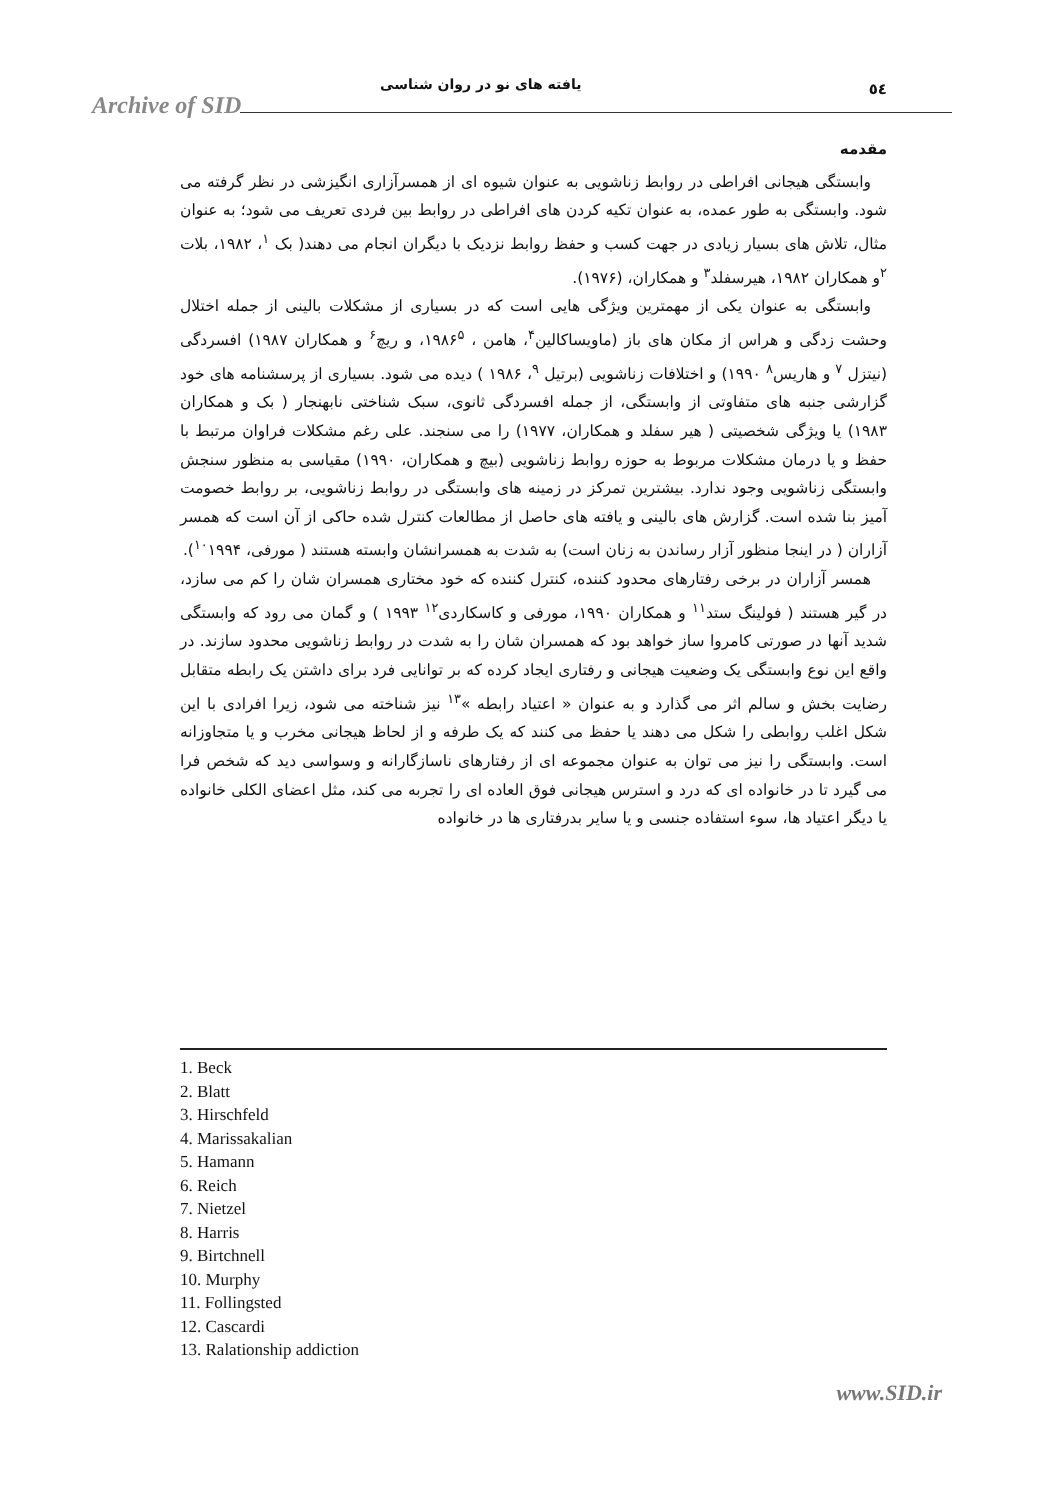Archive of SID
یافته های نو در روان شناسی ٥٤
مقدمه
وابستگی هیجانی افراطی در روابط زناشویی به عنوان شیوه ای از همسرآزاری انگیزشی در نظر گرفته می شود. وابستگی به طور عمده، به عنوان تکیه کردن های افراطی در روابط بین فردی تعریف می شود؛ به عنوان مثال، تلاش های بسیار زیادی در جهت کسب و حفظ روابط نزدیک با دیگران انجام می دهند( بک <sup>۱</sup>، ۱۹۸۲، بلات <sup>۲</sup>و همکاران ۱۹۸۲، هیرسفلد<sup>۳</sup> و همکاران، (۱۹۷۶).
وابستگی به عنوان یکی از مهمترین ویژگی هایی است که در بسیاری از مشکلات بالینی از جمله اختلال وحشت زدگی و هراس از مکان های باز (ماویساکالین<sup>۴</sup>، هامن ، ۱۹۸۶<sup>۵</sup>، و ریچ<sup>۶</sup> و همکاران ۱۹۸۷) افسردگی (نیتزل <sup>۷</sup> و هاریس<sup>۸</sup> ۱۹۹۰) و اختلافات زناشویی (برتیل <sup>۹</sup>، ۱۹۸۶ ) دیده می شود. بسیاری از پرسشنامه های خود گزارشی جنبه های متفاوتی از وابستگی، از جمله افسردگی ثانوی، سبک شناختی نابهنجار ( بک و همکاران ۱۹۸۳) یا ویژگی شخصیتی ( هیر سفلد و همکاران، ۱۹۷۷) را می سنجند. علی رغم مشکلات فراوان مرتبط با حفظ و یا درمان مشکلات مربوط به حوزه روابط زناشویی (بیچ و همکاران، ۱۹۹۰) مقیاسی به منظور سنجش وابستگی زناشویی وجود ندارد. بیشترین تمرکز در زمینه های وابستگی در روابط زناشویی، بر روابط خصومت آمیز بنا شده است. گزارش های بالینی و یافته های حاصل از مطالعات کنترل شده حاکی از آن است که همسر آزاران ( در اینجا منظور آزار رساندن به زنان است) به شدت به همسرانشان وابسته هستند ( مورفی، <sup>۱۰</sup>۱۹۹۴).
همسر آزاران در برخی رفتارهای محدود کننده، کنترل کننده که خود مختاری همسران شان را کم می سازد، در گیر هستند ( فولینگ ستد<sup>۱۱</sup> و همکاران ۱۹۹۰، مورفی و کاسکاردی<sup>۱۲</sup> ۱۹۹۳ ) و گمان می رود که وابستگی شدید آنها در صورتی کامروا ساز خواهد بود که همسران شان را به شدت در روابط زناشویی محدود سازند. در واقع این نوع وابستگی یک وضعیت هیجانی و رفتاری ایجاد کرده که بر توانایی فرد برای داشتن یک رابطه متقابل رضایت بخش و سالم اثر می گذارد و به عنوان « اعتیاد رابطه »<sup>۱۳</sup> نیز شناخته می شود، زیرا افرادی با این شکل اغلب روابطی را شکل می دهند یا حفظ می کنند که یک طرفه و از لحاظ هیجانی مخرب و یا متجاوزانه است. وابستگی را نیز می توان به عنوان مجموعه ای از رفتارهای ناسازگارانه و وسواسی دید که شخص فرا می گیرد تا در خانواده ای که درد و استرس هیجانی فوق العاده ای را تجربه می کند، مثل اعضای الکلی خانواده یا دیگر اعتیاد ها، سوء استفاده جنسی و یا سایر بدرفتاری ها در خانواده
1. Beck
2. Blatt
3. Hirschfeld
4. Marissakalian
5. Hamann
6. Reich
7. Nietzel
8. Harris
9. Birtchnell
10. Murphy
11. Follingsted
12. Cascardi
13. Ralationship addiction
www.SID.ir